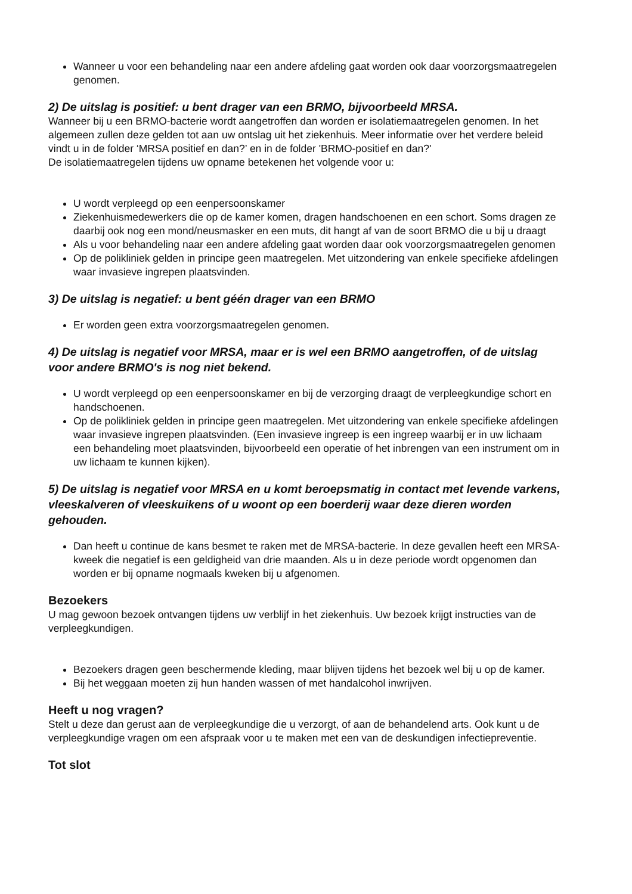Wanneer u voor een behandeling naar een andere afdeling gaat worden ook daar voorzorgsmaatregelen genomen.
2) De uitslag is positief: u bent drager van een BRMO, bijvoorbeeld MRSA.
Wanneer bij u een BRMO-bacterie wordt aangetroffen dan worden er isolatiemaatregelen genomen. In het algemeen zullen deze gelden tot aan uw ontslag uit het ziekenhuis. Meer informatie over het verdere beleid vindt u in de folder ‘MRSA positief en dan?’ en in de folder 'BRMO-positief en dan?'
De isolatiemaatregelen tijdens uw opname betekenen het volgende voor u:
U wordt verpleegd op een eenpersoonskamer
Ziekenhuismedewerkers die op de kamer komen, dragen handschoenen en een schort. Soms dragen ze daarbij ook nog een mond/neusmasker en een muts, dit hangt af van de soort BRMO die u bij u draagt
Als u voor behandeling naar een andere afdeling gaat worden daar ook voorzorgsmaatregelen genomen
Op de polikliniek gelden in principe geen maatregelen. Met uitzondering van enkele specifieke afdelingen waar invasieve ingrepen plaatsvinden.
3) De uitslag is negatief: u bent géén drager van een BRMO
Er worden geen extra voorzorgsmaatregelen genomen.
4) De uitslag is negatief voor MRSA, maar er is wel een BRMO aangetroffen, of de uitslag voor andere BRMO's is nog niet bekend.
U wordt verpleegd op een eenpersoonskamer en bij de verzorging draagt de verpleegkundige schort en handschoenen.
Op de polikliniek gelden in principe geen maatregelen. Met uitzondering van enkele specifieke afdelingen waar invasieve ingrepen plaatsvinden. (Een invasieve ingreep is een ingreep waarbij er in uw lichaam een behandeling moet plaatsvinden, bijvoorbeeld een operatie of het inbrengen van een instrument om in uw lichaam te kunnen kijken).
5) De uitslag is negatief voor MRSA en u komt beroepsmatig in contact met levende varkens, vleeskalveren of vleeskuikens of u woont op een boerderij waar deze dieren worden gehouden.
Dan heeft u continue de kans besmet te raken met de MRSA-bacterie. In deze gevallen heeft een MRSA-kweek die negatief is een geldigheid van drie maanden. Als u in deze periode wordt opgenomen dan worden er bij opname nogmaals kweken bij u afgenomen.
Bezoekers
U mag gewoon bezoek ontvangen tijdens uw verblijf in het ziekenhuis. Uw bezoek krijgt instructies van de verpleegkundigen.
Bezoekers dragen geen beschermende kleding, maar blijven tijdens het bezoek wel bij u op de kamer.
Bij het weggaan moeten zij hun handen wassen of met handalcohol inwrijven.
Heeft u nog vragen?
Stelt u deze dan gerust aan de verpleegkundige die u verzorgt, of aan de behandelend arts. Ook kunt u de verpleegkundige vragen om een afspraak voor u te maken met een van de deskundigen infectiepreventie.
Tot slot